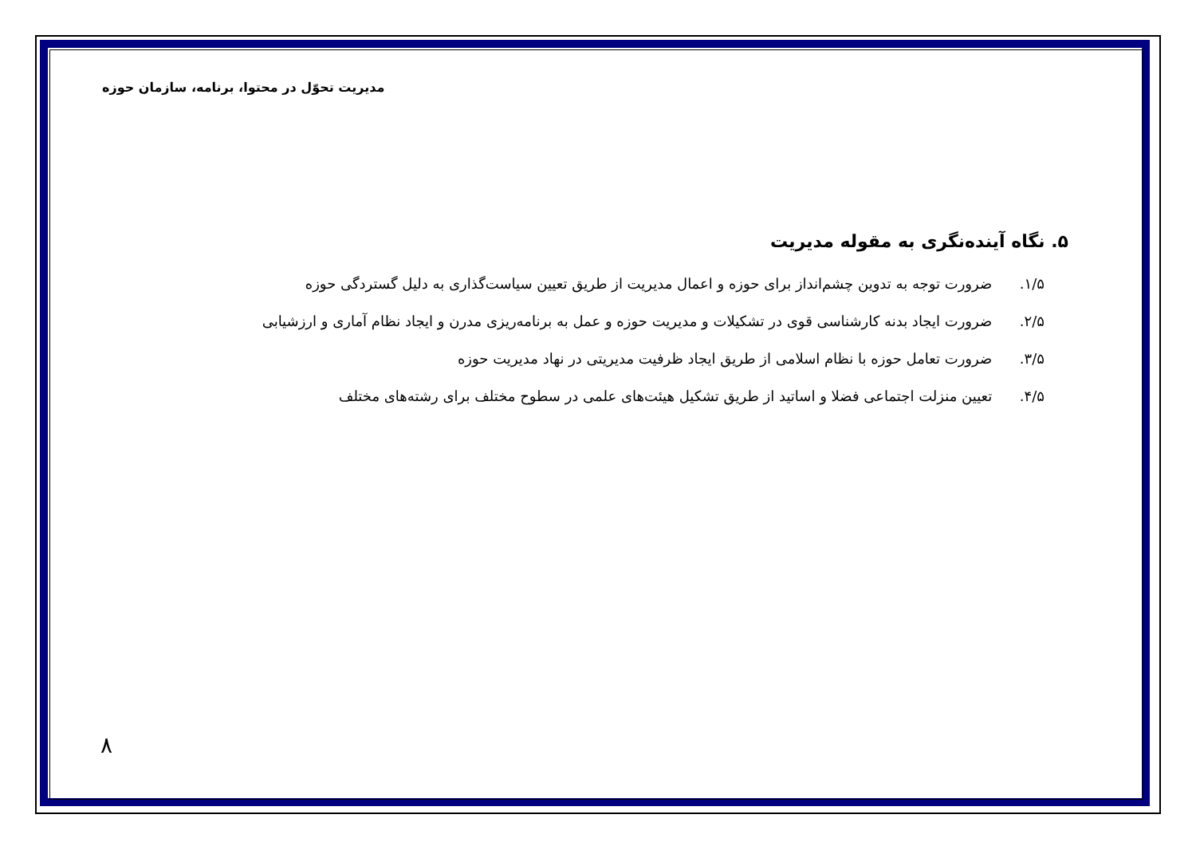مدیریت تحوّل در محتوا، برنامه، سازمان حوزه
۵. نگاه آینده‌نگری به مقوله مدیریت
۱/۵. ضرورت توجه به تدوین چشم‌انداز برای حوزه و اعمال مدیریت از طریق تعیین سیاست‌گذاری به دلیل گستردگی حوزه
۲/۵. ضرورت ایجاد بدنه کارشناسی قوی در تشکیلات و مدیریت حوزه و عمل به برنامه‌ریزی مدرن و ایجاد نظام آماری و ارزشیابی
۳/۵. ضرورت تعامل حوزه با نظام اسلامی از طریق ایجاد ظرفیت مدیریتی در نهاد مدیریت حوزه
۴/۵. تعیین منزلت اجتماعی فضلا و اساتید از طریق تشکیل هیئت‌های علمی در سطوح مختلف برای رشته‌های مختلف
۸